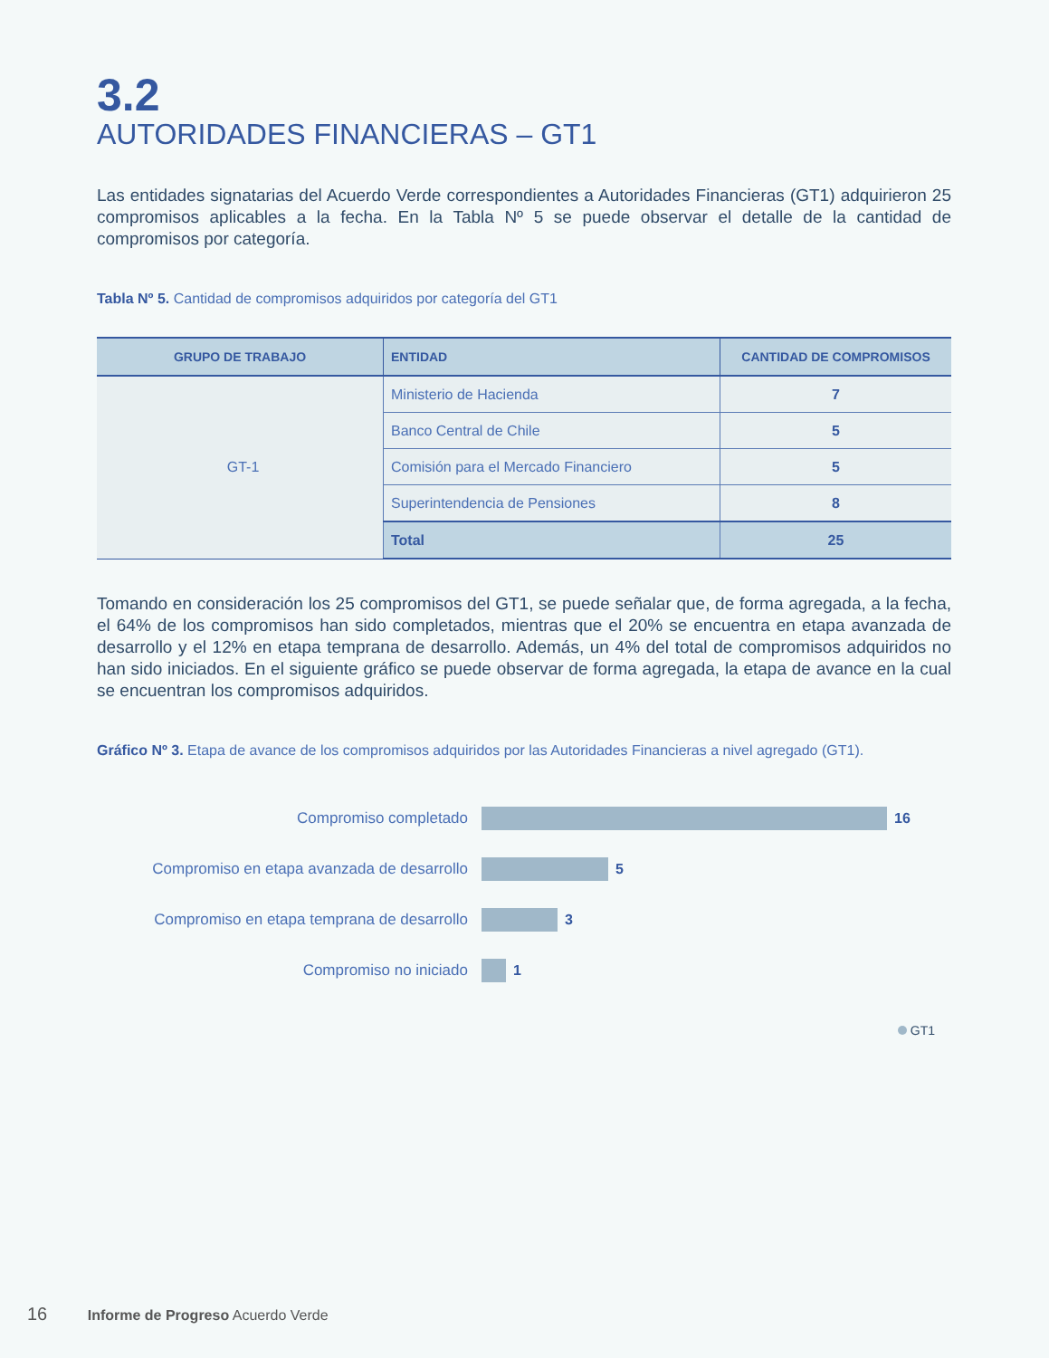3.2
AUTORIDADES FINANCIERAS – GT1
Las entidades signatarias del Acuerdo Verde correspondientes a Autoridades Financieras (GT1) adquirieron 25 compromisos aplicables a la fecha. En la Tabla Nº 5 se puede observar el detalle de la cantidad de compromisos por categoría.
Tabla Nº 5. Cantidad de compromisos adquiridos por categoría del GT1
| GRUPO DE TRABAJO | ENTIDAD | CANTIDAD DE COMPROMISOS |
| --- | --- | --- |
| GT-1 | Ministerio de Hacienda | 7 |
| | Banco Central de Chile | 5 |
| | Comisión para el Mercado Financiero | 5 |
| | Superintendencia de Pensiones | 8 |
| | Total | 25 |
Tomando en consideración los 25 compromisos del GT1, se puede señalar que, de forma agregada, a la fecha, el 64% de los compromisos han sido completados, mientras que el 20% se encuentra en etapa avanzada de desarrollo y el 12% en etapa temprana de desarrollo. Además, un 4% del total de compromisos adquiridos no han sido iniciados. En el siguiente gráfico se puede observar de forma agregada, la etapa de avance en la cual se encuentran los compromisos adquiridos.
Gráfico Nº 3. Etapa de avance de los compromisos adquiridos por las Autoridades Financieras a nivel agregado (GT1).
Compromiso completado 16
Compromiso en etapa avanzada de desarrollo
5
Compromiso en etapa temprana de desarrollo
3
Compromiso no iniciado 1
GT1
16 Informe de Progreso Acuerdo Verde